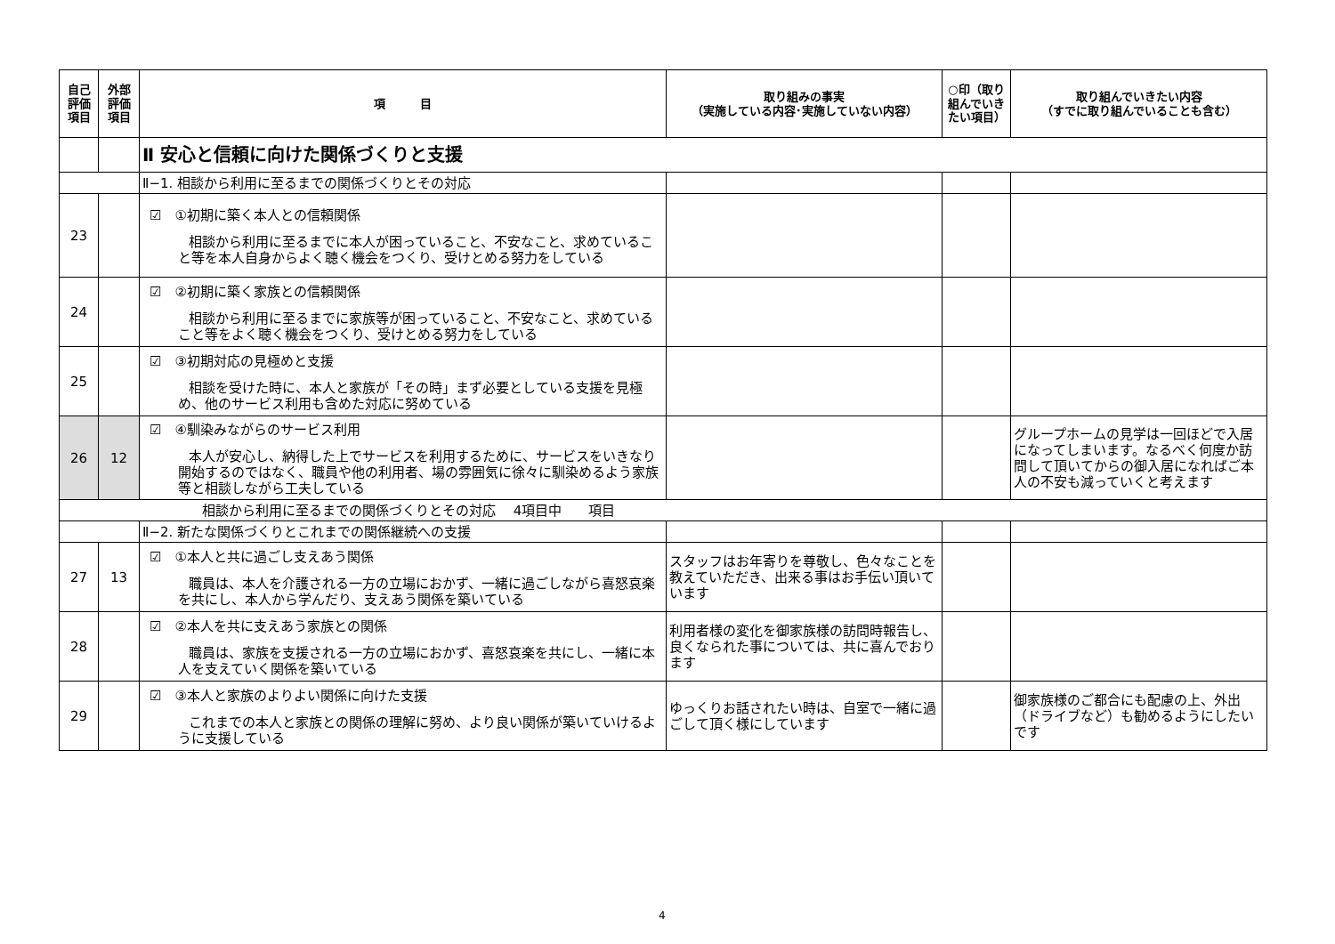| 自己 評価 項目 | 外部 評価 項目 | 項 目 | 取り組みの事実 （実施している内容･実施していない内容） | ○印（取り組んでいきたい項目） | 取り組んでいきたい内容 （すでに取り組んでいることも含む） |
| --- | --- | --- | --- | --- | --- |
| | | Ⅱ 安心と信頼に向けた関係づくりと支援 | | | |
| | | Ⅱ−1. 相談から利用に至るまでの関係づくりとその対応 | | | |
| 23 | | ☑ ①初期に築く本人との信頼関係 相談から利用に至るまでに本人が困っていること、不安なこと、求めていること等を本人自身からよく聴く機会をつくり、受けとめる努力をしている | | | |
| 24 | | ☑ ②初期に築く家族との信頼関係 相談から利用に至るまでに家族等が困っていること、不安なこと、求めていること等をよく聴く機会をつくり、受けとめる努力をしている | | | |
| 25 | | ☑ ③初期対応の見極めと支援 相談を受けた時に、本人と家族が「その時」まず必要としている支援を見極め、他のサービス利用も含めた対応に努めている | | | |
| 26 | 12 | ☑ ④馴染みながらのサービス利用 本人が安心し、納得した上でサービスを利用するために、サービスをいきなり開始するのではなく、職員や他の利用者、場の雰囲気に徐々に馴染めるよう家族等と相談しながら工夫している | | | グループホームの見学は一回ほどで入居になってしまいます。なるべく何度か訪問して頂いてからの御入居になればご本人の不安も減っていくと考えます |
| 相談から利用に至るまでの関係づくりとその対応 4項目中 項目 | | | | | |
| | | Ⅱ−2. 新たな関係づくりとこれまでの関係継続への支援 | | | |
| 27 | 13 | ☑ ①本人と共に過ごし支えあう関係 職員は、本人を介護される一方の立場におかず、一緒に過ごしながら喜怒哀楽を共にし、本人から学んだり、支えあう関係を築いている | スタッフはお年寄りを尊敬し、色々なことを教えていただき、出来る事はお手伝い頂いています | | |
| 28 | | ☑ ②本人を共に支えあう家族との関係 職員は、家族を支援される一方の立場におかず、喜怒哀楽を共にし、一緒に本人を支えていく関係を築いている | 利用者様の変化を御家族様の訪問時報告し、良くなられた事については、共に喜んでおります | | |
| 29 | | ☑ ③本人と家族のよりよい関係に向けた支援 これまでの本人と家族との関係の理解に努め、より良い関係が築いていけるように支援している | ゆっくりお話されたい時は、自室で一緒に過ごして頂く様にしています | | 御家族様のご都合にも配慮の上、外出（ドライブなど）も勧めるようにしたいです |
4